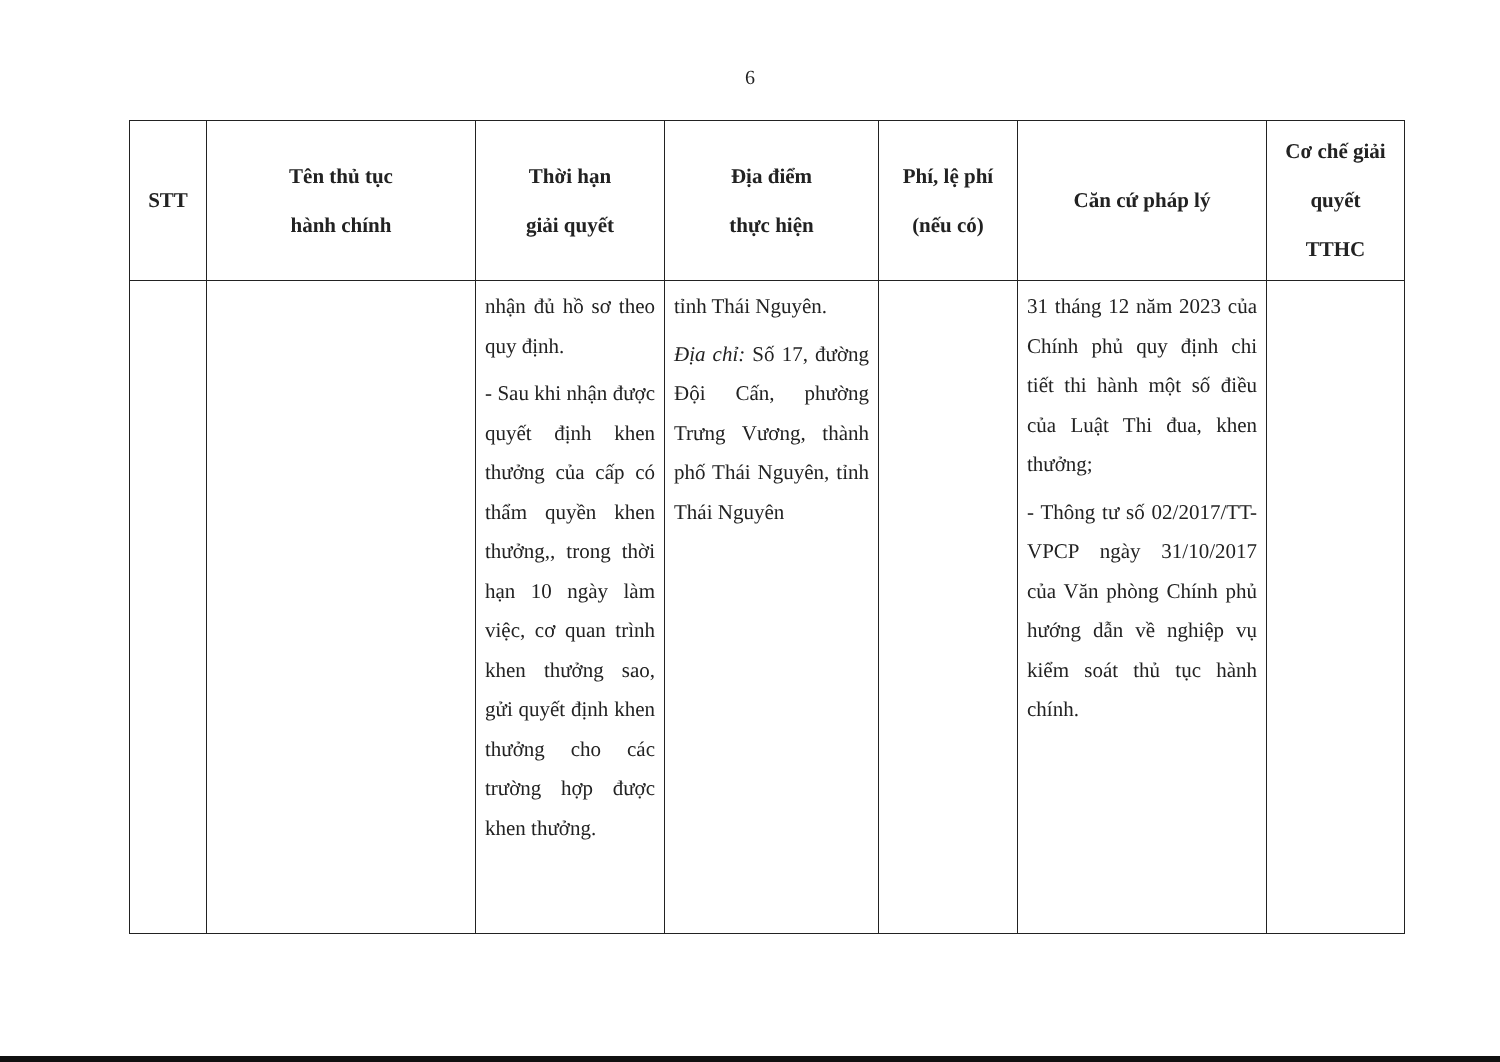6
| STT | Tên thủ tục hành chính | Thời hạn giải quyết | Địa điểm thực hiện | Phí, lệ phí (nếu có) | Căn cứ pháp lý | Cơ chế giải quyết TTHC |
| --- | --- | --- | --- | --- | --- | --- |
| | | nhận đủ hồ sơ theo quy định. - Sau khi nhận được quyết định khen thưởng của cấp có thẩm quyền khen thưởng,, trong thời hạn 10 ngày làm việc, cơ quan trình khen thưởng sao, gửi quyết định khen thưởng cho các trường hợp được khen thưởng. | tỉnh Thái Nguyên. Địa chỉ: Số 17, đường Đội Cấn, phường Trưng Vương, thành phố Thái Nguyên, tỉnh Thái Nguyên | | 31 tháng 12 năm 2023 của Chính phủ quy định chi tiết thi hành một số điều của Luật Thi đua, khen thưởng; - Thông tư số 02/2017/TT-VPCP ngày 31/10/2017 của Văn phòng Chính phủ hướng dẫn về nghiệp vụ kiểm soát thủ tục hành chính. | |